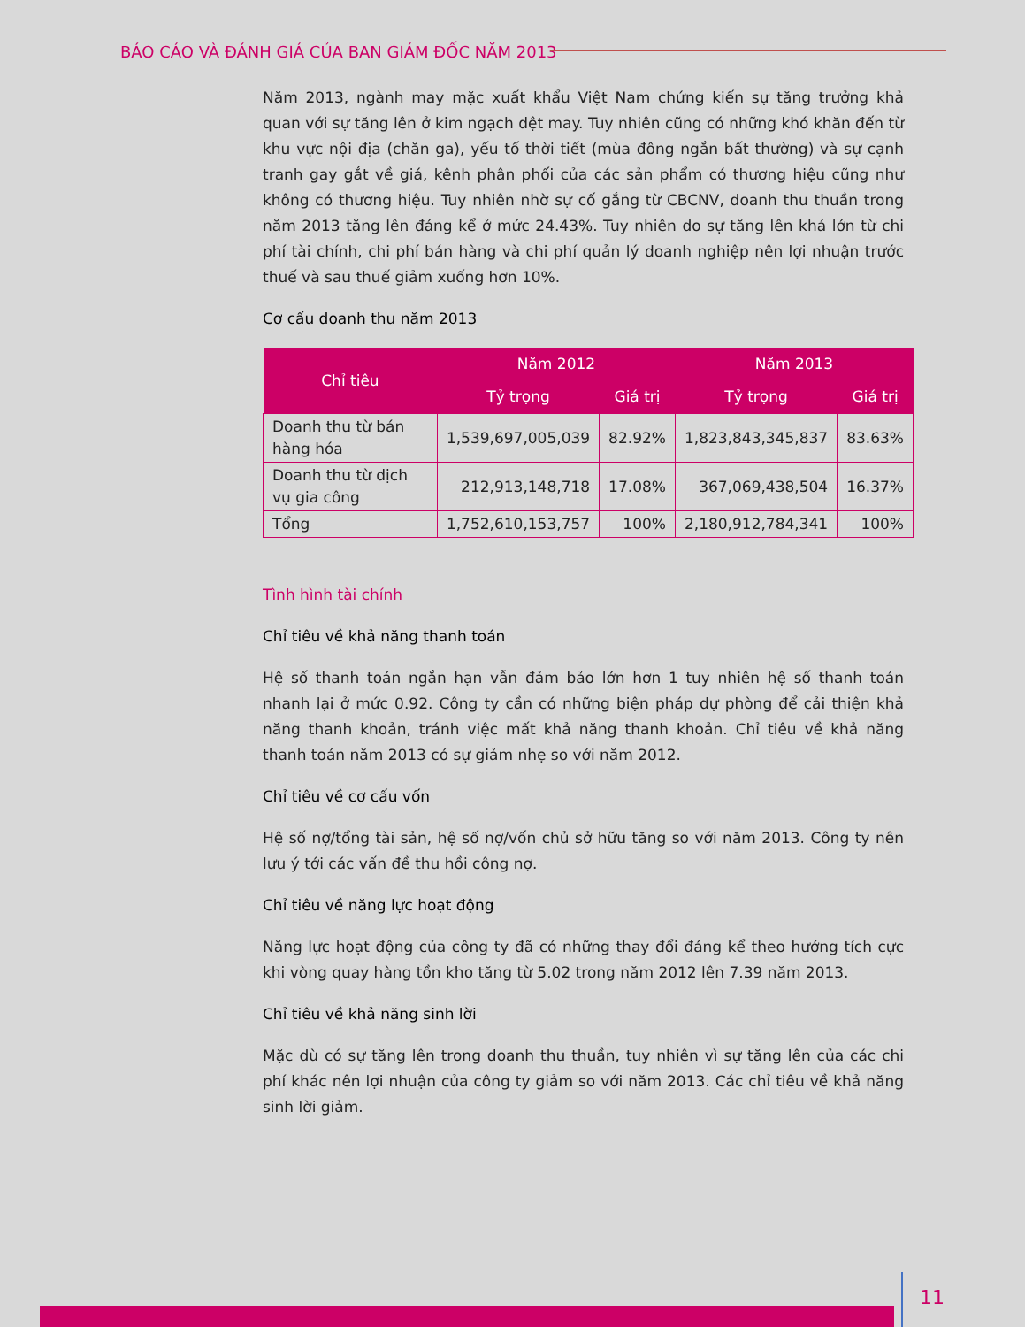BÁO CÁO VÀ ĐÁNH GIÁ CỦA BAN GIÁM ĐỐC NĂM 2013
Năm 2013, ngành may mặc xuất khẩu Việt Nam chứng kiến sự tăng trưởng khả quan với sự tăng lên ở kim ngạch dệt may. Tuy nhiên cũng có những khó khăn đến từ khu vực nội địa (chăn ga), yếu tố thời tiết (mùa đông ngắn bất thường) và sự cạnh tranh gay gắt về giá, kênh phân phối của các sản phẩm có thương hiệu cũng như không có thương hiệu. Tuy nhiên nhờ sự cố gắng từ CBCNV, doanh thu thuần trong năm 2013 tăng lên đáng kể ở mức 24.43%. Tuy nhiên do sự tăng lên khá lớn từ chi phí tài chính, chi phí bán hàng và chi phí quản lý doanh nghiệp nên lợi nhuận trước thuế và sau thuế giảm xuống hơn 10%.
Cơ cấu doanh thu năm 2013
| Chỉ tiêu | Năm 2012 | | Năm 2013 | |
| --- | --- | --- | --- | --- |
| | Tỷ trọng | Giá trị | Tỷ trọng | Giá trị |
| Doanh thu từ bán hàng hóa | 1,539,697,005,039 | 82.92% | 1,823,843,345,837 | 83.63% |
| Doanh thu từ dịch vụ gia công | 212,913,148,718 | 17.08% | 367,069,438,504 | 16.37% |
| Tổng | 1,752,610,153,757 | 100% | 2,180,912,784,341 | 100% |
Tình hình tài chính
Chỉ tiêu về khả năng thanh toán
Hệ số thanh toán ngắn hạn vẫn đảm bảo lớn hơn 1 tuy nhiên hệ số thanh toán nhanh lại ở mức 0.92. Công ty cần có những biện pháp dự phòng để cải thiện khả năng thanh khoản, tránh việc mất khả năng thanh khoản. Chỉ tiêu về khả năng thanh toán năm 2013 có sự giảm nhẹ so với năm 2012.
Chỉ tiêu về cơ cấu vốn
Hệ số nợ/tổng tài sản, hệ số nợ/vốn chủ sở hữu tăng so với năm 2013. Công ty nên lưu ý tới các vấn đề thu hồi công nợ.
Chỉ tiêu về năng lực hoạt động
Năng lực hoạt động của công ty đã có những thay đổi đáng kể theo hướng tích cực khi vòng quay hàng tồn kho tăng từ 5.02 trong năm 2012 lên 7.39 năm 2013.
Chỉ tiêu về khả năng sinh lời
Mặc dù có sự tăng lên trong doanh thu thuần, tuy nhiên vì sự tăng lên của các chi phí khác nên lợi nhuận của công ty giảm so với năm 2013. Các chỉ tiêu về khả năng sinh lời giảm.
11